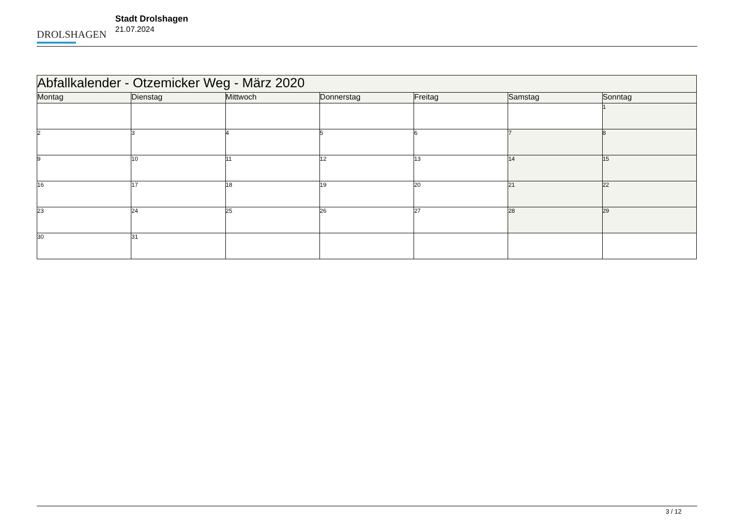DROLSHAGEN
Stadt Drolshagen
21.07.2024
| Abfallkalender - Otzemicker Weg - März 2020 | | | | | | |
| --- | --- | --- | --- | --- | --- | --- |
| Montag | Dienstag | Mittwoch | Donnerstag | Freitag | Samstag | Sonntag |
| | | | | | | 1 |
| 2 | 3 | 4 | 5 | 6 | 7 | 8 |
| 9 | 10 | 11 | 12 | 13 | 14 | 15 |
| 16 | 17 | 18 | 19 | 20 | 21 | 22 |
| 23 | 24 | 25 | 26 | 27 | 28 | 29 |
| 30 | 31 | | | | | |
3 / 12